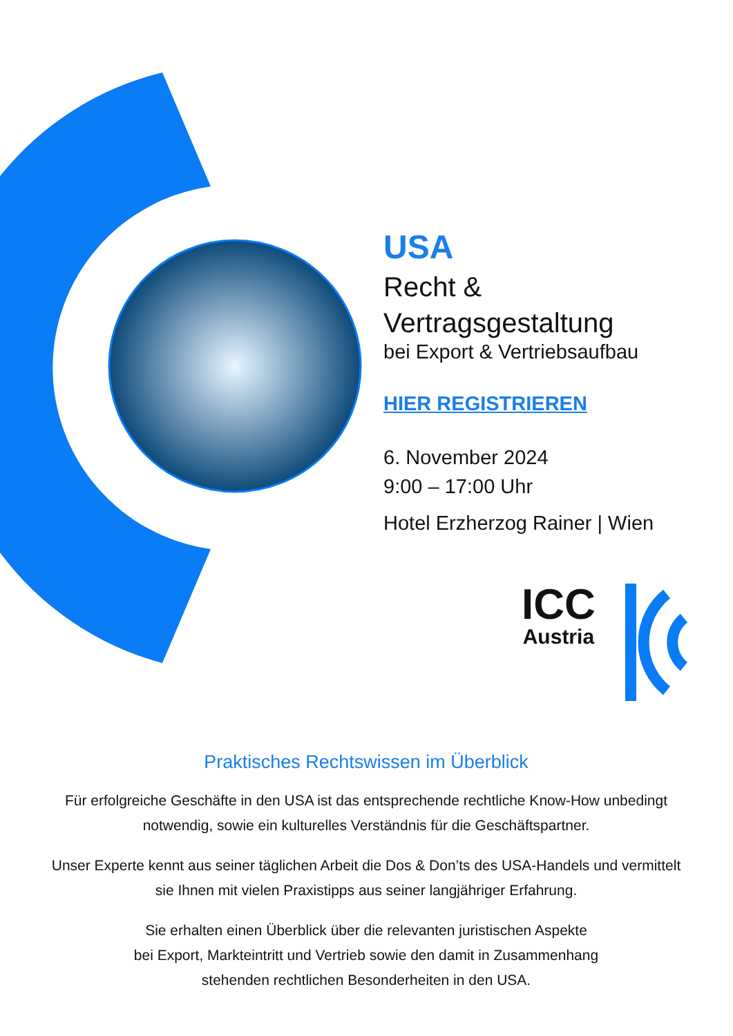USA
Recht &
Vertragsgestaltung
bei Export & Vertriebsaufbau
HIER REGISTRIEREN
6. November 2024
9:00 – 17:00 Uhr
Hotel Erzherzog Rainer | Wien
ICC
Austria
Praktisches Rechtswissen im Überblick
Für erfolgreiche Geschäfte in den USA ist das entsprechende rechtliche Know-How unbedingt notwendig, sowie ein kulturelles Verständnis für die Geschäftspartner.
Unser Experte kennt aus seiner täglichen Arbeit die Dos & Don’ts des USA-Handels und vermittelt sie Ihnen mit vielen Praxistipps aus seiner langjähriger Erfahrung.
Sie erhalten einen Überblick über die relevanten juristischen Aspekte
bei Export, Markteintritt und Vertrieb sowie den damit in Zusammenhang
stehenden rechtlichen Besonderheiten in den USA.